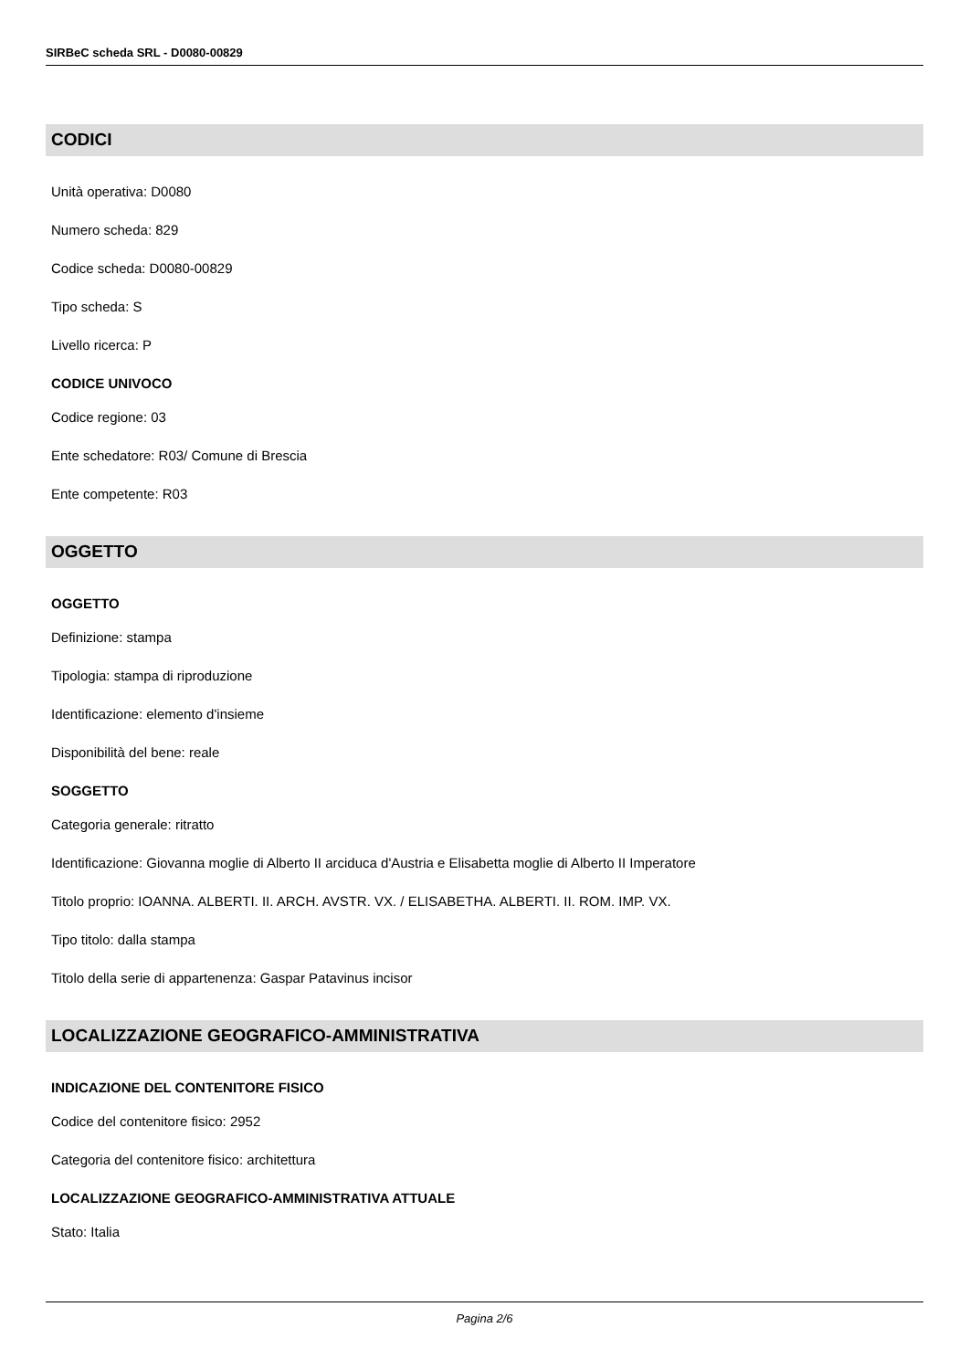SIRBeC scheda SRL - D0080-00829
CODICI
Unità operativa: D0080
Numero scheda: 829
Codice scheda: D0080-00829
Tipo scheda: S
Livello ricerca: P
CODICE UNIVOCO
Codice regione: 03
Ente schedatore: R03/ Comune di Brescia
Ente competente: R03
OGGETTO
OGGETTO
Definizione: stampa
Tipologia: stampa di riproduzione
Identificazione: elemento d'insieme
Disponibilità del bene: reale
SOGGETTO
Categoria generale: ritratto
Identificazione: Giovanna moglie di Alberto II arciduca d'Austria e Elisabetta moglie di Alberto II Imperatore
Titolo proprio: IOANNA. ALBERTI. II. ARCH. AVSTR. VX. / ELISABETHA. ALBERTI. II. ROM. IMP. VX.
Tipo titolo: dalla stampa
Titolo della serie di appartenenza: Gaspar Patavinus incisor
LOCALIZZAZIONE GEOGRAFICO-AMMINISTRATIVA
INDICAZIONE DEL CONTENITORE FISICO
Codice del contenitore fisico: 2952
Categoria del contenitore fisico: architettura
LOCALIZZAZIONE GEOGRAFICO-AMMINISTRATIVA ATTUALE
Stato: Italia
Pagina 2/6